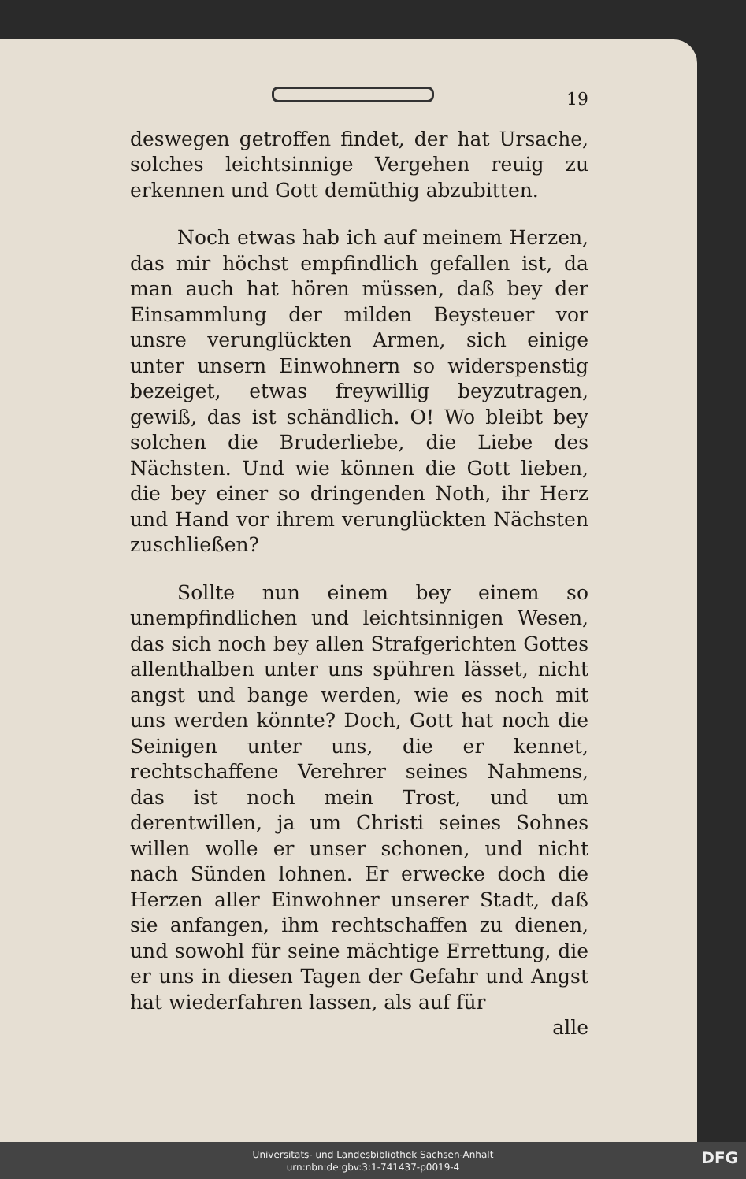19
deswegen getroffen findet, der hat Ursache, solches leichtsinnige Vergehen reuig zu erkennen und Gott demüthig abzubitten.
Noch etwas hab ich auf meinem Herzen, das mir höchst empfindlich gefallen ist, da man auch hat hören müssen, daß bey der Einsammlung der milden Beysteuer vor unsre verunglückten Armen, sich einige unter unsern Einwohnern so widerspenstig bezeiget, etwas freywillig beyzutragen, gewiß, das ist schändlich. O! Wo bleibt bey solchen die Bruderliebe, die Liebe des Nächsten. Und wie können die Gott lieben, die bey einer so dringenden Noth, ihr Herz und Hand vor ihrem verunglückten Nächsten zuschließen?
Sollte nun einem bey einem so unempfindlichen und leichtsinnigen Wesen, das sich noch bey allen Strafgerichten Gottes allenthalben unter uns spühren lässet, nicht angst und bange werden, wie es noch mit uns werden könnte? Doch, Gott hat noch die Seinigen unter uns, die er kennet, rechtschaffene Verehrer seines Nahmens, das ist noch mein Trost, und um derentwillen, ja um Christi seines Sohnes willen wolle er unser schonen, und nicht nach Sünden lohnen. Er erwecke doch die Herzen aller Einwohner unserer Stadt, daß sie anfangen, ihm rechtschaffen zu dienen, und sowohl für seine mächtige Errettung, die er uns in diesen Tagen der Gefahr und Angst hat wiederfahren lassen, als auf für
alle
Universitäts- und Landesbibliothek Sachsen-Anhalt
urn:nbn:de:gbv:3:1-741437-p0019-4
DFG